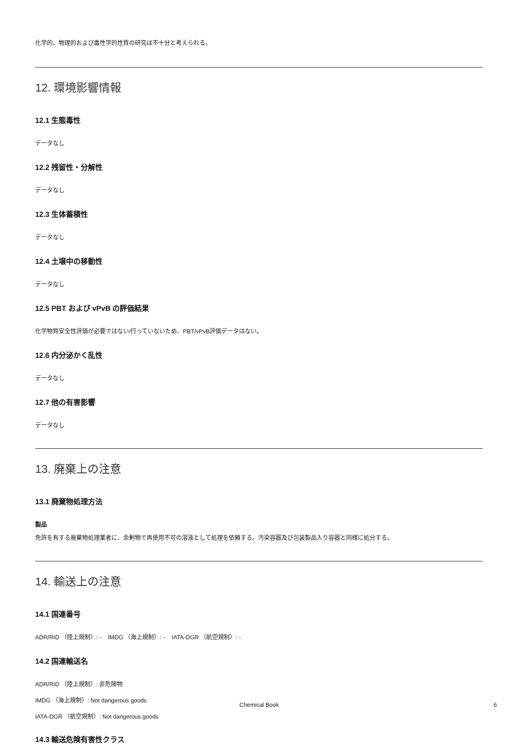化学的、物理的および毒性学的性質の研究は不十分と考えられる。
12. 環境影響情報
12.1 生態毒性
データなし
12.2 残留性・分解性
データなし
12.3 生体蓄積性
データなし
12.4 土壌中の移動性
データなし
12.5 PBT および vPvB の評価結果
化学物質安全性評価が必要ではない/行っていないため、PBT/vPvB評価データはない。
12.6 内分泌かく乱性
データなし
12.7 他の有害影響
データなし
13. 廃棄上の注意
13.1 廃棄物処理方法
製品
免許を有する廃棄物処理業者に、余剰物で再使用不可の溶液として処理を依頼する。汚染容器及び包装製品入り容器と同様に処分する。
14. 輸送上の注意
14.1 国連番号
ADR/RID （陸上規制）: - IMDG （海上規制）: - IATA-DGR （航空規制）: -
14.2 国連輸送名
ADR/RID （陸上規制）: 非危険物
IMDG （海上規制）: Not dangerous goods
IATA-DGR （航空規制）: Not dangerous goods
14.3 輸送危険有害性クラス
Chemical Book 6